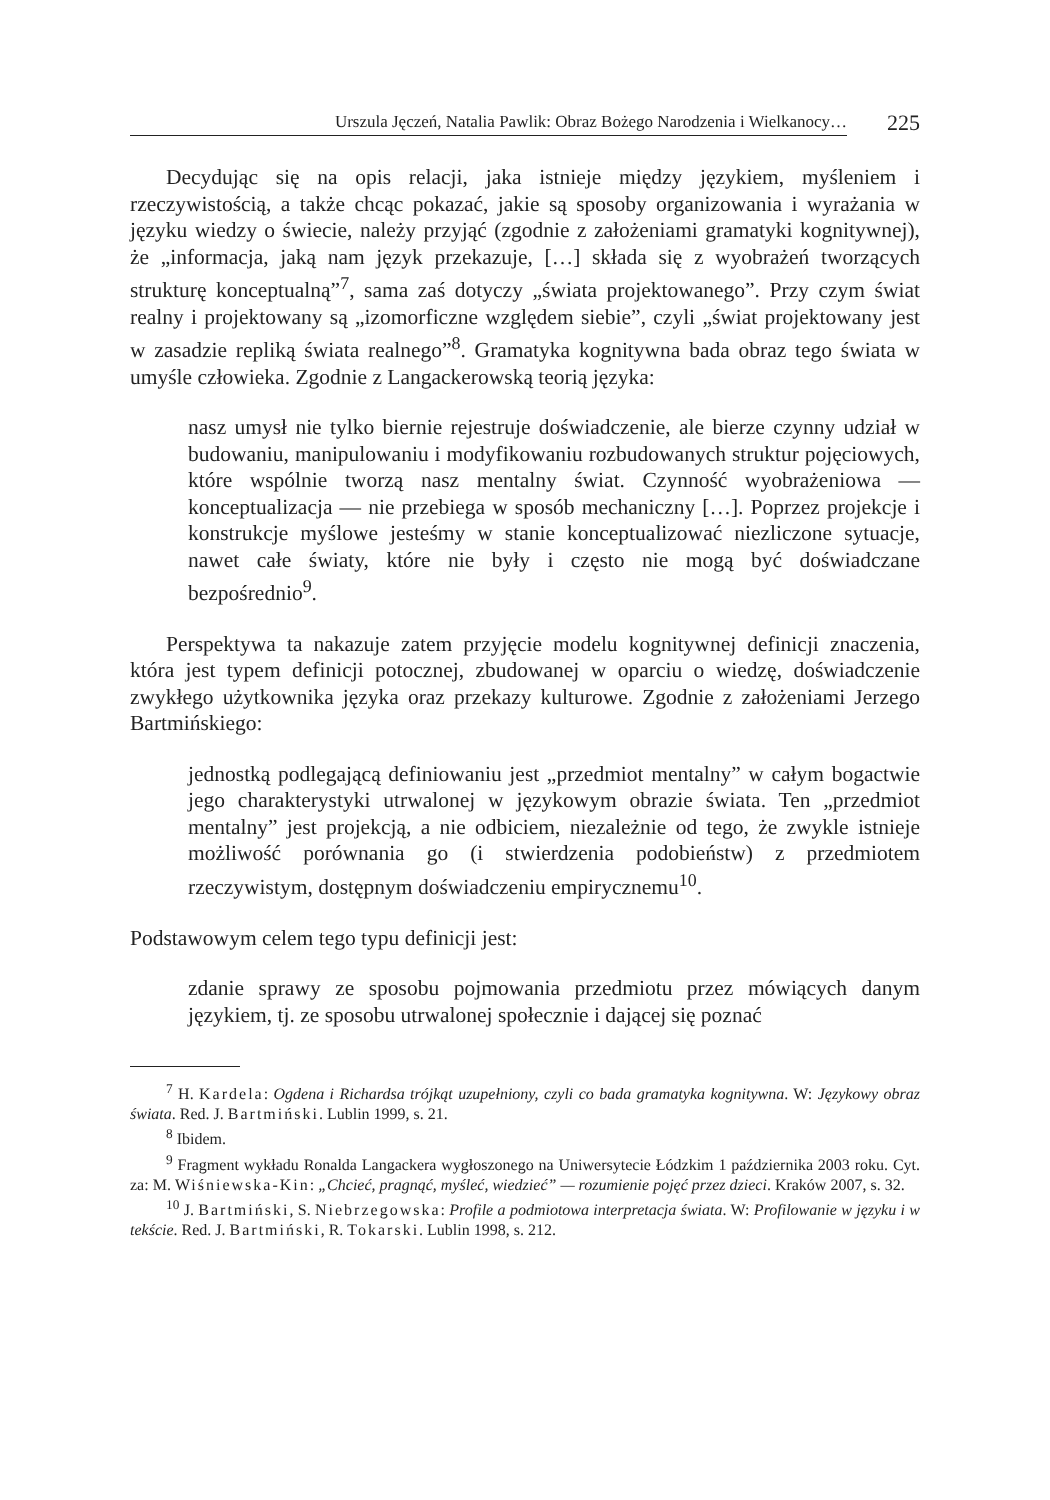Urszula Jęczeń, Natalia Pawlik: Obraz Bożego Narodzenia i Wielkanocy…
225
Decydując się na opis relacji, jaka istnieje między językiem, myśleniem i rzeczywistością, a także chcąc pokazać, jakie są sposoby organizowania i wyrażania w języku wiedzy o świecie, należy przyjąć (zgodnie z założeniami gramatyki kognitywnej), że „informacja, jaką nam język przekazuje, […] składa się z wyobrażeń tworzących strukturę konceptualną”<sup>7</sup>, sama zaś dotyczy „świata projektowanego”. Przy czym świat realny i projektowany są „izomorficzne względem siebie”, czyli „świat projektowany jest w zasadzie repliką świata realnego”<sup>8</sup>. Gramatyka kognitywna bada obraz tego świata w umyśle człowieka. Zgodnie z Langackerowską teorią języka:
nasz umysł nie tylko biernie rejestruje doświadczenie, ale bierze czynny udział w budowaniu, manipulowaniu i modyfikowaniu rozbudowanych struktur pojęciowych, które wspólnie tworzą nasz mentalny świat. Czynność wyobrażeniowa — konceptualizacja — nie przebiega w sposób mechaniczny […]. Poprzez projekcje i konstrukcje myślowe jesteśmy w stanie konceptualizować niezliczone sytuacje, nawet całe światy, które nie były i często nie mogą być doświadczane bezpośrednio<sup>9</sup>.
Perspektywa ta nakazuje zatem przyjęcie modelu kognitywnej definicji znaczenia, która jest typem definicji potocznej, zbudowanej w oparciu o wiedzę, doświadczenie zwykłego użytkownika języka oraz przekazy kulturowe. Zgodnie z założeniami Jerzego Bartmińskiego:
jednostką podlegającą definiowaniu jest „przedmiot mentalny” w całym bogactwie jego charakterystyki utrwalonej w językowym obrazie świata. Ten „przedmiot mentalny” jest projekcją, a nie odbiciem, niezależnie od tego, że zwykle istnieje możliwość porównania go (i stwierdzenia podobieństw) z przedmiotem rzeczywistym, dostępnym doświadczeniu empirycznemu<sup>10</sup>.
Podstawowym celem tego typu definicji jest:
zdanie sprawy ze sposobu pojmowania przedmiotu przez mówiących danym językiem, tj. ze sposobu utrwalonej społecznie i dającej się poznać
<sup>7</sup> H. Kardela: Ogdena i Richardsa trójkąt uzupełniony, czyli co bada gramatyka kognitywna. W: Językowy obraz świata. Red. J. Bartmiński. Lublin 1999, s. 21.
<sup>8</sup> Ibidem.
<sup>9</sup> Fragment wykładu Ronalda Langackera wygłoszonego na Uniwersytecie Łódzkim 1 października 2003 roku. Cyt. za: M. Wiśniewska-Kin: „Chcieć, pragnąć, myśleć, wiedzieć” — rozumienie pojęć przez dzieci. Kraków 2007, s. 32.
<sup>10</sup> J. Bartmiński, S. Niebrzegowska: Profile a podmiotowa interpretacja świata. W: Profilowanie w języku i w tekście. Red. J. Bartmiński, R. Tokarski. Lublin 1998, s. 212.